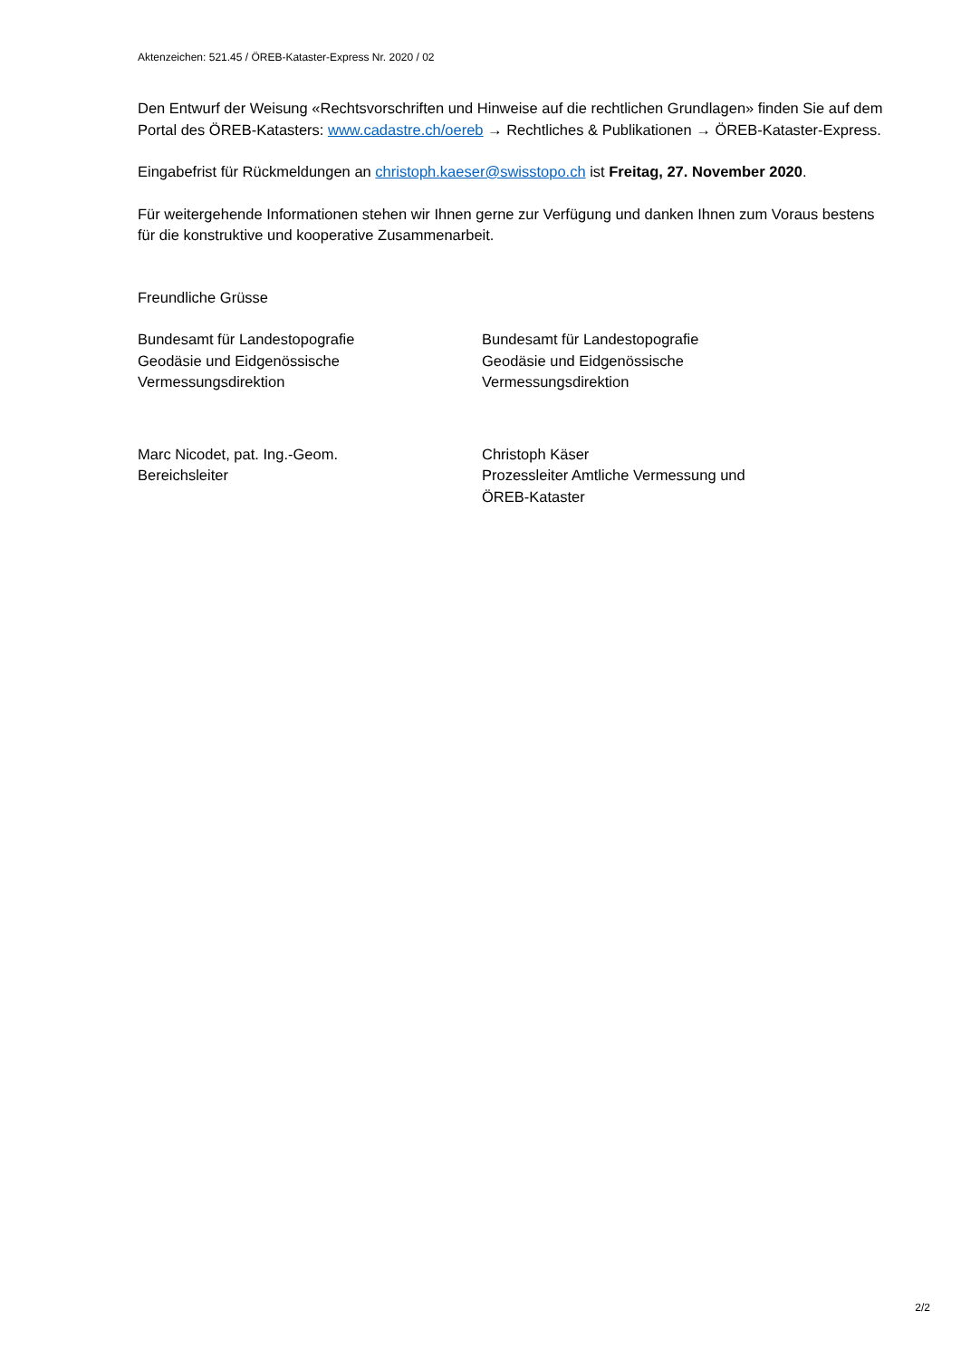Aktenzeichen: 521.45 / ÖREB-Kataster-Express Nr. 2020 / 02
Den Entwurf der Weisung «Rechtsvorschriften und Hinweise auf die rechtlichen Grundlagen» finden Sie auf dem Portal des ÖREB-Katasters: www.cadastre.ch/oereb → Rechtliches & Publikationen → ÖREB-Kataster-Express.
Eingabefrist für Rückmeldungen an christoph.kaeser@swisstopo.ch ist Freitag, 27. November 2020.
Für weitergehende Informationen stehen wir Ihnen gerne zur Verfügung und danken Ihnen zum Voraus bestens für die konstruktive und kooperative Zusammenarbeit.
Freundliche Grüsse
Bundesamt für Landestopografie
Geodäsie und Eidgenössische
Vermessungsdirektion
Bundesamt für Landestopografie
Geodäsie und Eidgenössische
Vermessungsdirektion
Marc Nicodet, pat. Ing.-Geom.
Bereichsleiter
Christoph Käser
Prozessleiter Amtliche Vermessung und
ÖREB-Kataster
2/2